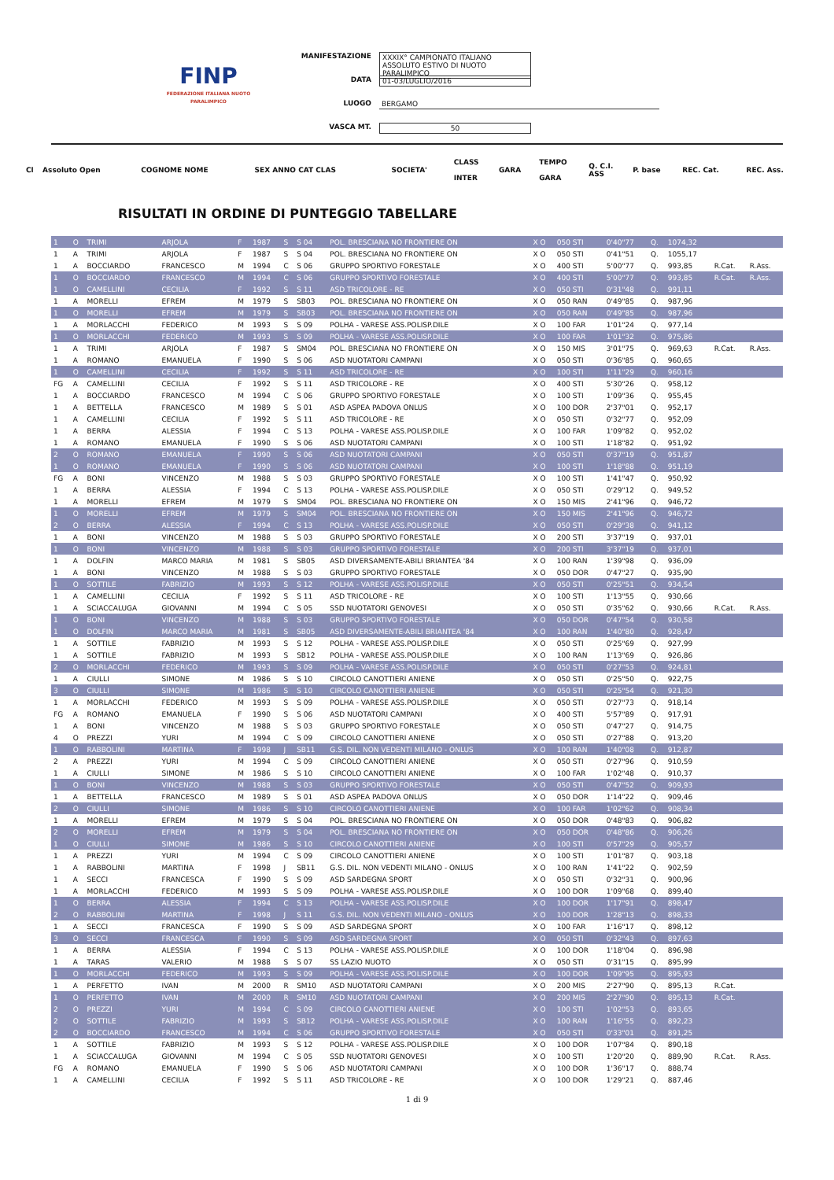FINP
FEDERAZIONE ITALIANA NUOTO PARALIMPICO
MANIFESTAZIONE XXXIX° CAMPIONATO ITALIANO ASSOLUTO ESTIVO DI NUOTO PARALIMPICO
DATA 01-03/LUGLIO/2016
LUOGO BERGAMO
VASCA MT. 50
| Cl | Assoluto Open | COGNOME NOME | SEX ANNO CAT CLAS | SOCIETA' | CLASS INTER | GARA | TEMPO GARA | Q. C.I. ASS | P. base | REC. Cat. | REC. Ass. |
RISULTATI IN ORDINE DI PUNTEGGIO TABELLARE
| 1 | O | TRIMI | ARJOLA | F | 1987 | S | S 04 | POL. BRESCIANA NO FRONTIERE ON | X O | 050 STI | 0'40"77 | Q. | 1074,32 | | |
| 1 | A | TRIMI | ARJOLA | F | 1987 | S | S 04 | POL. BRESCIANA NO FRONTIERE ON | X O | 050 STI | 0'41"51 | Q. | 1055,17 | | |
| 1 | A | BOCCIARDO | FRANCESCO | M | 1994 | C | S 06 | GRUPPO SPORTIVO FORESTALE | X O | 400 STI | 5'00"77 | Q. | 993,85 | R.Cat. | R.Ass. |
| 1 | O | BOCCIARDO | FRANCESCO | M | 1994 | C | S 06 | GRUPPO SPORTIVO FORESTALE | X O | 400 STI | 5'00"77 | Q. | 993,85 | R.Cat. | R.Ass. |
| 1 | O | CAMELLINI | CECILIA | F | 1992 | S | S 11 | ASD TRICOLORE - RE | X O | 050 STI | 0'31"48 | Q. | 991,11 | | |
| 1 | A | MORELLI | EFREM | M | 1979 | S | SB03 | POL. BRESCIANA NO FRONTIERE ON | X O | 050 RAN | 0'49"85 | Q. | 987,96 | | |
| 1 | O | MORELLI | EFREM | M | 1979 | S | SB03 | POL. BRESCIANA NO FRONTIERE ON | X O | 050 RAN | 0'49"85 | Q. | 987,96 | | |
| 1 | A | MORLACCHI | FEDERICO | M | 1993 | S | S 09 | POLHA - VARESE ASS.POLISP.DILE | X O | 100 FAR | 1'01"24 | Q. | 977,14 | | |
| 1 | O | MORLACCHI | FEDERICO | M | 1993 | S | S 09 | POLHA - VARESE ASS.POLISP.DILE | X O | 100 FAR | 1'01"32 | Q. | 975,86 | | |
| 1 | A | TRIMI | ARJOLA | F | 1987 | S | SM04 | POL. BRESCIANA NO FRONTIERE ON | X O | 150 MIS | 3'01"75 | Q. | 969,63 | R.Cat. | R.Ass. |
| 1 | A | ROMANO | EMANUELA | F | 1990 | S | S 06 | ASD NUOTATORI CAMPANI | X O | 050 STI | 0'36"85 | Q. | 960,65 | | |
| 1 | O | CAMELLINI | CECILIA | F | 1992 | S | S 11 | ASD TRICOLORE - RE | X O | 100 STI | 1'11"29 | Q. | 960,16 | | |
| FG | A | CAMELLINI | CECILIA | F | 1992 | S | S 11 | ASD TRICOLORE - RE | X O | 400 STI | 5'30"26 | Q. | 958,12 | | |
| 1 | A | BOCCIARDO | FRANCESCO | M | 1994 | C | S 06 | GRUPPO SPORTIVO FORESTALE | X O | 100 STI | 1'09"36 | Q. | 955,45 | | |
| 1 | A | BETTELLA | FRANCESCO | M | 1989 | S | S 01 | ASD ASPEA PADOVA ONLUS | X O | 100 DOR | 2'37"01 | Q. | 952,17 | | |
| 1 | A | CAMELLINI | CECILIA | F | 1992 | S | S 11 | ASD TRICOLORE - RE | X O | 050 STI | 0'32"77 | Q. | 952,09 | | |
| 1 | A | BERRA | ALESSIA | F | 1994 | C | S 13 | POLHA - VARESE ASS.POLISP.DILE | X O | 100 FAR | 1'09"82 | Q. | 952,02 | | |
| 1 | A | ROMANO | EMANUELA | F | 1990 | S | S 06 | ASD NUOTATORI CAMPANI | X O | 100 STI | 1'18"82 | Q. | 951,92 | | |
| 2 | O | ROMANO | EMANUELA | F | 1990 | S | S 06 | ASD NUOTATORI CAMPANI | X O | 050 STI | 0'37"19 | Q. | 951,87 | | |
| 1 | O | ROMANO | EMANUELA | F | 1990 | S | S 06 | ASD NUOTATORI CAMPANI | X O | 100 STI | 1'18"88 | Q. | 951,19 | | |
| FG | A | BONI | VINCENZO | M | 1988 | S | S 03 | GRUPPO SPORTIVO FORESTALE | X O | 100 STI | 1'41"47 | Q. | 950,92 | | |
| 1 | A | BERRA | ALESSIA | F | 1994 | C | S 13 | POLHA - VARESE ASS.POLISP.DILE | X O | 050 STI | 0'29"12 | Q. | 949,52 | | |
| 1 | A | MORELLI | EFREM | M | 1979 | S | SM04 | POL. BRESCIANA NO FRONTIERE ON | X O | 150 MIS | 2'41"96 | Q. | 946,72 | | |
| 1 | O | MORELLI | EFREM | M | 1979 | S | SM04 | POL. BRESCIANA NO FRONTIERE ON | X O | 150 MIS | 2'41"96 | Q. | 946,72 | | |
| 2 | O | BERRA | ALESSIA | F | 1994 | C | S 13 | POLHA - VARESE ASS.POLISP.DILE | X O | 050 STI | 0'29"38 | Q. | 941,12 | | |
| 1 | A | BONI | VINCENZO | M | 1988 | S | S 03 | GRUPPO SPORTIVO FORESTALE | X O | 200 STI | 3'37"19 | Q. | 937,01 | | |
| 1 | O | BONI | VINCENZO | M | 1988 | S | S 03 | GRUPPO SPORTIVO FORESTALE | X O | 200 STI | 3'37"19 | Q. | 937,01 | | |
| 1 | A | DOLFIN | MARCO MARIA | M | 1981 | S | SB05 | ASD DIVERSAMENTE-ABILI BRIANTEA '84 | X O | 100 RAN | 1'39"98 | Q. | 936,09 | | |
| 1 | A | BONI | VINCENZO | M | 1988 | S | S 03 | GRUPPO SPORTIVO FORESTALE | X O | 050 DOR | 0'47"27 | Q. | 935,90 | | |
| 1 | O | SOTTILE | FABRIZIO | M | 1993 | S | S 12 | POLHA - VARESE ASS.POLISP.DILE | X O | 050 STI | 0'25"51 | Q. | 934,54 | | |
| 1 | A | CAMELLINI | CECILIA | F | 1992 | S | S 11 | ASD TRICOLORE - RE | X O | 100 STI | 1'13"55 | Q. | 930,66 | | |
| 1 | A | SCIACCALUGA | GIOVANNI | M | 1994 | C | S 05 | SSD NUOTATORI GENOVESI | X O | 050 STI | 0'35"62 | Q. | 930,66 | R.Cat. | R.Ass. |
| 1 | O | BONI | VINCENZO | M | 1988 | S | S 03 | GRUPPO SPORTIVO FORESTALE | X O | 050 DOR | 0'47"54 | Q. | 930,58 | | |
| 1 | O | DOLFIN | MARCO MARIA | M | 1981 | S | SB05 | ASD DIVERSAMENTE-ABILI BRIANTEA '84 | X O | 100 RAN | 1'40"80 | Q. | 928,47 | | |
| 1 | A | SOTTILE | FABRIZIO | M | 1993 | S | S 12 | POLHA - VARESE ASS.POLISP.DILE | X O | 050 STI | 0'25"69 | Q. | 927,99 | | |
| 1 | A | SOTTILE | FABRIZIO | M | 1993 | S | SB12 | POLHA - VARESE ASS.POLISP.DILE | X O | 100 RAN | 1'13"69 | Q. | 926,86 | | |
| 2 | O | MORLACCHI | FEDERICO | M | 1993 | S | S 09 | POLHA - VARESE ASS.POLISP.DILE | X O | 050 STI | 0'27"53 | Q. | 924,81 | | |
| 1 | A | CIULLI | SIMONE | M | 1986 | S | S 10 | CIRCOLO CANOTTIERI ANIENE | X O | 050 STI | 0'25"50 | Q. | 922,75 | | |
| 3 | O | CIULLI | SIMONE | M | 1986 | S | S 10 | CIRCOLO CANOTTIERI ANIENE | X O | 050 STI | 0'25"54 | Q. | 921,30 | | |
| 1 | A | MORLACCHI | FEDERICO | M | 1993 | S | S 09 | POLHA - VARESE ASS.POLISP.DILE | X O | 050 STI | 0'27"73 | Q. | 918,14 | | |
| FG | A | ROMANO | EMANUELA | F | 1990 | S | S 06 | ASD NUOTATORI CAMPANI | X O | 400 STI | 5'57"89 | Q. | 917,91 | | |
| 1 | A | BONI | VINCENZO | M | 1988 | S | S 03 | GRUPPO SPORTIVO FORESTALE | X O | 050 STI | 0'47"27 | Q. | 914,75 | | |
| 4 | O | PREZZI | YURI | M | 1994 | C | S 09 | CIRCOLO CANOTTIERI ANIENE | X O | 050 STI | 0'27"88 | Q. | 913,20 | | |
| 1 | O | RABBOLINI | MARTINA | F | 1998 | J | SB11 | G.S. DIL. NON VEDENTI MILANO - ONLUS | X O | 100 RAN | 1'40"08 | Q. | 912,87 | | |
| 2 | A | PREZZI | YURI | M | 1994 | C | S 09 | CIRCOLO CANOTTIERI ANIENE | X O | 050 STI | 0'27"96 | Q. | 910,59 | | |
| 1 | A | CIULLI | SIMONE | M | 1986 | S | S 10 | CIRCOLO CANOTTIERI ANIENE | X O | 100 FAR | 1'02"48 | Q. | 910,37 | | |
| 1 | O | BONI | VINCENZO | M | 1988 | S | S 03 | GRUPPO SPORTIVO FORESTALE | X O | 050 STI | 0'47"52 | Q. | 909,93 | | |
| 1 | A | BETTELLA | FRANCESCO | M | 1989 | S | S 01 | ASD ASPEA PADOVA ONLUS | X O | 050 DOR | 1'14"22 | Q. | 909,46 | | |
| 2 | O | CIULLI | SIMONE | M | 1986 | S | S 10 | CIRCOLO CANOTTIERI ANIENE | X O | 100 FAR | 1'02"62 | Q. | 908,34 | | |
| 1 | A | MORELLI | EFREM | M | 1979 | S | S 04 | POL. BRESCIANA NO FRONTIERE ON | X O | 050 DOR | 0'48"83 | Q. | 906,82 | | |
| 2 | O | MORELLI | EFREM | M | 1979 | S | S 04 | POL. BRESCIANA NO FRONTIERE ON | X O | 050 DOR | 0'48"86 | Q. | 906,26 | | |
| 1 | O | CIULLI | SIMONE | M | 1986 | S | S 10 | CIRCOLO CANOTTIERI ANIENE | X O | 100 STI | 0'57"29 | Q. | 905,57 | | |
| 1 | A | PREZZI | YURI | M | 1994 | C | S 09 | CIRCOLO CANOTTIERI ANIENE | X O | 100 STI | 1'01"87 | Q. | 903,18 | | |
| 1 | A | RABBOLINI | MARTINA | F | 1998 | J | SB11 | G.S. DIL. NON VEDENTI MILANO - ONLUS | X O | 100 RAN | 1'41"22 | Q. | 902,59 | | |
| 1 | A | SECCI | FRANCESCA | F | 1990 | S | S 09 | ASD SARDEGNA SPORT | X O | 050 STI | 0'32"31 | Q. | 900,96 | | |
| 1 | A | MORLACCHI | FEDERICO | M | 1993 | S | S 09 | POLHA - VARESE ASS.POLISP.DILE | X O | 100 DOR | 1'09"68 | Q. | 899,40 | | |
| 1 | O | BERRA | ALESSIA | F | 1994 | C | S 13 | POLHA - VARESE ASS.POLISP.DILE | X O | 100 DOR | 1'17"91 | Q. | 898,47 | | |
| 2 | O | RABBOLINI | MARTINA | F | 1998 | J | S 11 | G.S. DIL. NON VEDENTI MILANO - ONLUS | X O | 100 DOR | 1'28"13 | Q. | 898,33 | | |
| 1 | A | SECCI | FRANCESCA | F | 1990 | S | S 09 | ASD SARDEGNA SPORT | X O | 100 FAR | 1'16"17 | Q. | 898,12 | | |
| 3 | O | SECCI | FRANCESCA | F | 1990 | S | S 09 | ASD SARDEGNA SPORT | X O | 050 STI | 0'32"43 | Q. | 897,63 | | |
| 1 | A | BERRA | ALESSIA | F | 1994 | C | S 13 | POLHA - VARESE ASS.POLISP.DILE | X O | 100 DOR | 1'18"04 | Q. | 896,98 | | |
| 1 | A | TARAS | VALERIO | M | 1988 | S | S 07 | SS LAZIO NUOTO | X O | 050 STI | 0'31"15 | Q. | 895,99 | | |
| 1 | O | MORLACCHI | FEDERICO | M | 1993 | S | S 09 | POLHA - VARESE ASS.POLISP.DILE | X O | 100 DOR | 1'09"95 | Q. | 895,93 | | |
| 1 | A | PERFETTO | IVAN | M | 2000 | R | SM10 | ASD NUOTATORI CAMPANI | X O | 200 MIS | 2'27"90 | Q. | 895,13 | R.Cat. | |
| 1 | O | PERFETTO | IVAN | M | 2000 | R | SM10 | ASD NUOTATORI CAMPANI | X O | 200 MIS | 2'27"90 | Q. | 895,13 | R.Cat. | |
| 2 | O | PREZZI | YURI | M | 1994 | C | S 09 | CIRCOLO CANOTTIERI ANIENE | X O | 100 STI | 1'02"53 | Q. | 893,65 | | |
| 2 | O | SOTTILE | FABRIZIO | M | 1993 | S | SB12 | POLHA - VARESE ASS.POLISP.DILE | X O | 100 RAN | 1'16"55 | Q. | 892,23 | | |
| 2 | O | BOCCIARDO | FRANCESCO | M | 1994 | C | S 06 | GRUPPO SPORTIVO FORESTALE | X O | 050 STI | 0'33"01 | Q. | 891,25 | | |
| 1 | A | SOTTILE | FABRIZIO | M | 1993 | S | S 12 | POLHA - VARESE ASS.POLISP.DILE | X O | 100 DOR | 1'07"84 | Q. | 890,18 | | |
| 1 | A | SCIACCALUGA | GIOVANNI | M | 1994 | C | S 05 | SSD NUOTATORI GENOVESI | X O | 100 STI | 1'20"20 | Q. | 889,90 | R.Cat. | R.Ass. |
| FG | A | ROMANO | EMANUELA | F | 1990 | S | S 06 | ASD NUOTATORI CAMPANI | X O | 100 DOR | 1'36"17 | Q. | 888,74 | | |
| 1 | A | CAMELLINI | CECILIA | F | 1992 | S | S 11 | ASD TRICOLORE - RE | X O | 100 DOR | 1'29"21 | Q. | 887,46 | | |
1 di 9